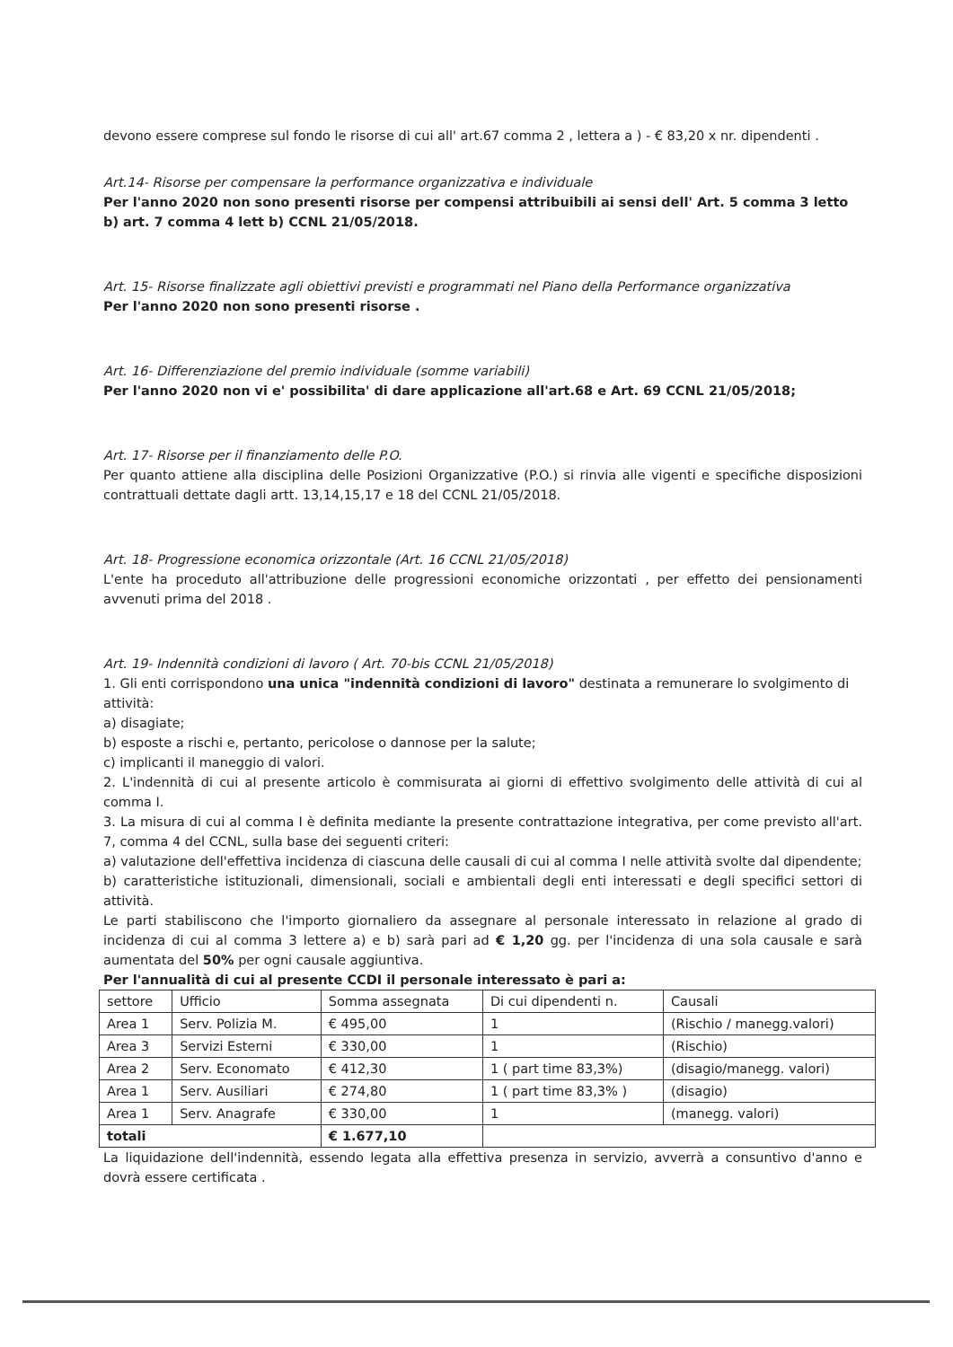devono essere comprese sul fondo le risorse di cui all' art.67 comma 2 , lettera a ) - € 83,20 x nr. dipendenti .
Art.14- Risorse per compensare la performance organizzativa e individuale
Per l'anno 2020 non sono presenti risorse per compensi attribuibili ai sensi dell' Art. 5 comma 3 letto b) art. 7 comma 4 lett b) CCNL 21/05/2018.
Art. 15- Risorse finalizzate agli obiettivi previsti e programmati nel Piano della Performance organizzativa
Per l'anno 2020 non sono presenti risorse .
Art. 16- Differenziazione del premio individuale (somme variabili)
Per l'anno 2020 non vi e' possibilita' di dare applicazione all'art.68 e Art. 69 CCNL 21/05/2018;
Art. 17- Risorse per il finanziamento delle P.O.
Per quanto attiene alla disciplina delle Posizioni Organizzative (P.O.) si rinvia alle vigenti e specifiche disposizioni contrattuali dettate dagli artt. 13,14,15,17 e 18 del CCNL 21/05/2018.
Art. 18- Progressione economica orizzontale (Art. 16 CCNL 21/05/2018)
L'ente ha proceduto all'attribuzione delle progressioni economiche orizzontati , per effetto dei pensionamenti avvenuti prima del 2018 .
Art. 19- Indennità condizioni di lavoro ( Art. 70-bis CCNL 21/05/2018)
1. Gli enti corrispondono una unica "indennità condizioni di lavoro" destinata a remunerare lo svolgimento di attività:
a) disagiate;
b) esposte a rischi e, pertanto, pericolose o dannose per la salute;
c) implicanti il maneggio di valori.
2. L'indennità di cui al presente articolo è commisurata ai giorni di effettivo svolgimento delle attività di cui al comma I.
3. La misura di cui al comma I è definita mediante la presente contrattazione integrativa, per come previsto all'art. 7, comma 4 del CCNL, sulla base dei seguenti criteri:
a) valutazione dell'effettiva incidenza di ciascuna delle causali di cui al comma I nelle attività svolte dal dipendente;
b) caratteristiche istituzionali, dimensionali, sociali e ambientali degli enti interessati e degli specifici settori di attività.
Le parti stabiliscono che l'importo giornaliero da assegnare al personale interessato in relazione al grado di incidenza di cui al comma 3 lettere a) e b) sarà pari ad € 1,20 gg. per l'incidenza di una sola causale e sarà aumentata del 50% per ogni causale aggiuntiva.
Per l'annualità di cui al presente CCDI il personale interessato è pari a:
| settore | Ufficio | Somma assegnata | Di cui dipendenti n. | Causali |
| Area 1 | Serv. Polizia M. | € 495,00 | 1 | (Rischio / manegg.valori) |
| Area 3 | Servizi Esterni | € 330,00 | 1 | (Rischio) |
| Area 2 | Serv. Economato | € 412,30 | 1 ( part time 83,3%) | (disagio/manegg. valori) |
| Area 1 | Serv. Ausiliari | € 274,80 | 1 ( part time 83,3% ) | (disagio) |
| Area 1 | Serv. Anagrafe | € 330,00 | 1 | (manegg. valori) |
| totali | | € 1.677,10 | | |
La liquidazione dell'indennità, essendo legata alla effettiva presenza in servizio, avverrà a consuntivo d'anno e dovrà essere certificata .